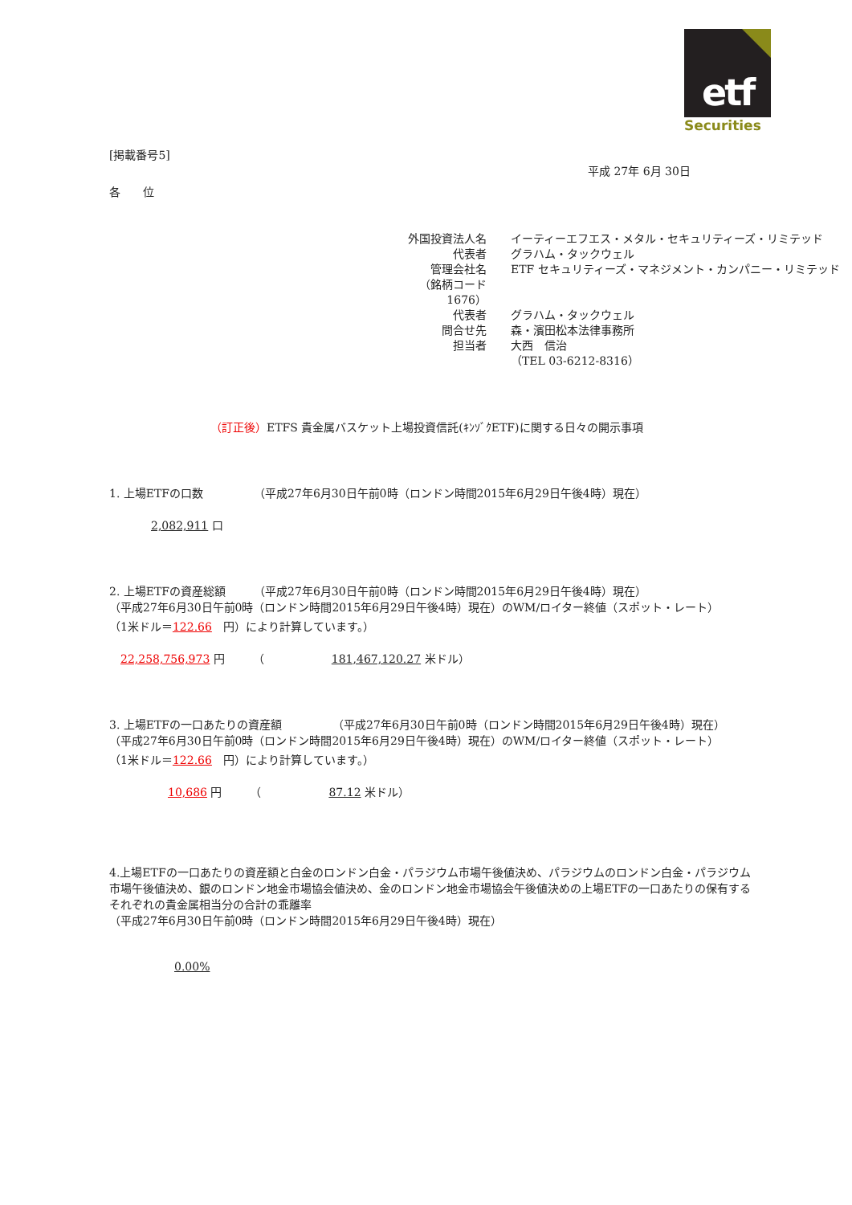etf
Securities
[掲載番号5]
平成 27年 6月 30日
各　　位
| 外国投資法人名 | イーティーエフエス・メタル・セキュリティーズ・リミテッド |
| 代表者 | グラハム・タックウェル |
| 管理会社名 | ETF セキュリティーズ・マネジメント・カンパニー・リミテッド |
| （銘柄コード 1676） | |
| 代表者 | グラハム・タックウェル |
| 問合せ先 | 森・濱田松本法律事務所 |
| 担当者 | 大西 信治 |
| | （TEL 03-6212-8316） |
（訂正後）ETFS 貴金属バスケット上場投資信託(ｷﾝｿﾞｸETF)に関する日々の開示事項
1. 上場ETFの口数　　　　　（平成27年6月30日午前0時（ロンドン時間2015年6月29日午後4時）現在）
2,082,911 口
2. 上場ETFの資産総額　　　（平成27年6月30日午前0時（ロンドン時間2015年6月29日午後4時）現在）
（平成27年6月30日午前0時（ロンドン時間2015年6月29日午後4時）現在）のWM/ロイター終値（スポット・レート）
（1米ドル＝122.66　円）により計算しています。）
22,258,756,973 円　　　（　　　　　　181,467,120.27 米ドル）
3. 上場ETFの一口あたりの資産額　　　　　（平成27年6月30日午前0時（ロンドン時間2015年6月29日午後4時）現在）
（平成27年6月30日午前0時（ロンドン時間2015年6月29日午後4時）現在）のWM/ロイター終値（スポット・レート）
（1米ドル＝122.66　円）により計算しています。）
10,686 円　　　（　　　　　　87.12 米ドル）
4.上場ETFの一口あたりの資産額と白金のロンドン白金・パラジウム市場午後値決め、パラジウムのロンドン白金・パラジウム市場午後値決め、銀のロンドン地金市場協会値決め、金のロンドン地金市場協会午後値決めの上場ETFの一口あたりの保有するそれぞれの貴金属相当分の合計の乖離率
（平成27年6月30日午前0時（ロンドン時間2015年6月29日午後4時）現在）
0.00%